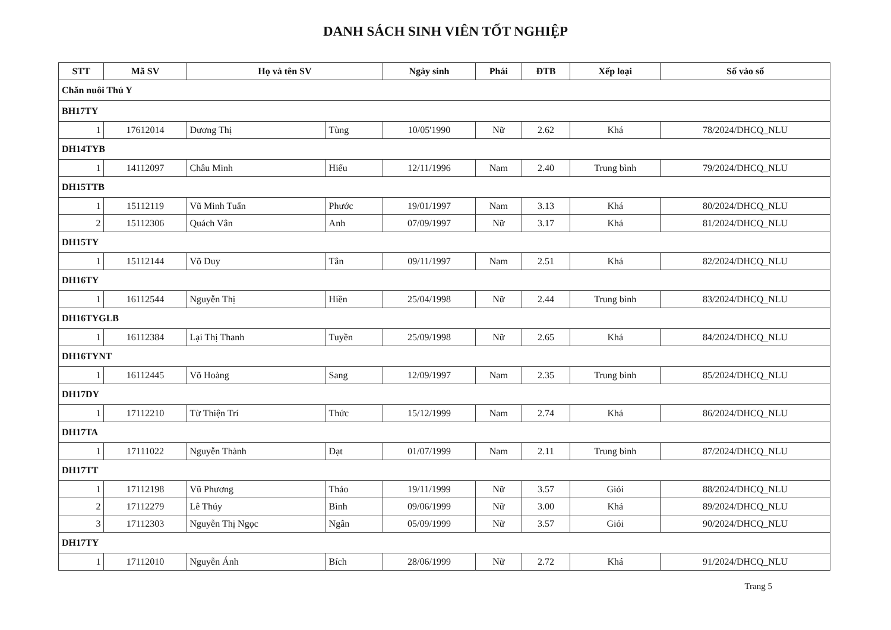DANH SÁCH SINH VIÊN TỐT NGHIỆP
| STT | Mã SV | Họ và tên SV | | Ngày sinh | Phái | ĐTB | Xếp loại | Số vào sổ |
| --- | --- | --- | --- | --- | --- | --- | --- | --- |
| Chăn nuôi Thú Y | | | | | | | | |
| BH17TY | | | | | | | | |
| 1 | 17612014 | Dương Thị | Tùng | 10/05'1990 | Nữ | 2.62 | Khá | 78/2024/DHCQ_NLU |
| DH14TYB | | | | | | | | |
| 1 | 14112097 | Châu Minh | Hiếu | 12/11/1996 | Nam | 2.40 | Trung bình | 79/2024/DHCQ_NLU |
| DH15TTB | | | | | | | | |
| 1 | 15112119 | Vũ Minh Tuấn | Phước | 19/01/1997 | Nam | 3.13 | Khá | 80/2024/DHCQ_NLU |
| 2 | 15112306 | Quách Vân | Anh | 07/09/1997 | Nữ | 3.17 | Khá | 81/2024/DHCQ_NLU |
| DH15TY | | | | | | | | |
| 1 | 15112144 | Võ Duy | Tân | 09/11/1997 | Nam | 2.51 | Khá | 82/2024/DHCQ_NLU |
| DH16TY | | | | | | | | |
| 1 | 16112544 | Nguyễn Thị | Hiền | 25/04/1998 | Nữ | 2.44 | Trung bình | 83/2024/DHCQ_NLU |
| DH16TYGLB | | | | | | | | |
| 1 | 16112384 | Lại Thị Thanh | Tuyền | 25/09/1998 | Nữ | 2.65 | Khá | 84/2024/DHCQ_NLU |
| DH16TYNT | | | | | | | | |
| 1 | 16112445 | Võ Hoàng | Sang | 12/09/1997 | Nam | 2.35 | Trung bình | 85/2024/DHCQ_NLU |
| DH17DY | | | | | | | | |
| 1 | 17112210 | Từ Thiện Trí | Thức | 15/12/1999 | Nam | 2.74 | Khá | 86/2024/DHCQ_NLU |
| DH17TA | | | | | | | | |
| 1 | 17111022 | Nguyễn Thành | Đạt | 01/07/1999 | Nam | 2.11 | Trung bình | 87/2024/DHCQ_NLU |
| DH17TT | | | | | | | | |
| 1 | 17112198 | Vũ Phương | Thảo | 19/11/1999 | Nữ | 3.57 | Giỏi | 88/2024/DHCQ_NLU |
| 2 | 17112279 | Lê Thúy | Bình | 09/06/1999 | Nữ | 3.00 | Khá | 89/2024/DHCQ_NLU |
| 3 | 17112303 | Nguyễn Thị Ngọc | Ngân | 05/09/1999 | Nữ | 3.57 | Giỏi | 90/2024/DHCQ_NLU |
| DH17TY | | | | | | | | |
| 1 | 17112010 | Nguyễn Ánh | Bích | 28/06/1999 | Nữ | 2.72 | Khá | 91/2024/DHCQ_NLU |
Trang 5